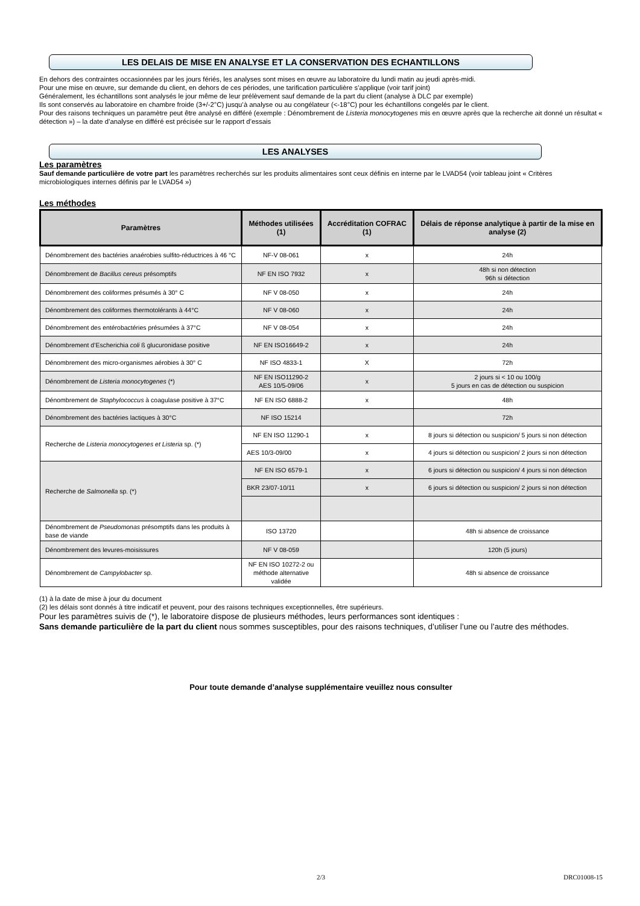LES DELAIS DE MISE EN ANALYSE ET LA CONSERVATION DES ECHANTILLONS
En dehors des contraintes occasionnées par les jours fériés, les analyses sont mises en œuvre au laboratoire du lundi matin au jeudi après-midi.
Pour une mise en œuvre, sur demande du client, en dehors de ces périodes, une tarification particulière s’applique (voir tarif joint)
Généralement, les échantillons sont analysés le jour même de leur prélèvement sauf demande de la part du client (analyse à DLC par exemple)
Ils sont conservés au laboratoire en chambre froide (3+/-2°C) jusqu’à analyse ou au congélateur (<-18°C) pour les échantillons congelés par le client.
Pour des raisons techniques un paramètre peut être analysé en différé (exemple : Dénombrement de Listeria monocytogenes mis en œuvre après que la recherche ait donné un résultat « détection ») – la date d’analyse en différé est précisée sur le rapport d’essais
LES ANALYSES
Les paramètres
Sauf demande particulière de votre part les paramètres recherchés sur les produits alimentaires sont ceux définis en interne par le LVAD54 (voir tableau joint « Critères microbiologiques internes définis par le LVAD54 »)
Les méthodes
| Paramètres | Méthodes utilisées (1) | Accréditation COFRAC (1) | Délais de réponse analytique à partir de la mise en analyse (2) |
| --- | --- | --- | --- |
| Dénombrement des bactéries anaérobies sulfito-réductrices à 46 °C | NF-V 08-061 | x | 24h |
| Dénombrement de Bacillus cereus présomptifs | NF EN ISO 7932 | x | 48h si non détection 96h si détection |
| Dénombrement des coliformes présumés à 30° C | NF V 08-050 | x | 24h |
| Dénombrement des coliformes thermotolérants à 44°C | NF V 08-060 | x | 24h |
| Dénombrement des entérobactéries présumées à 37°C | NF V 08-054 | x | 24h |
| Dénombrement d’Escherichia coli ß glucuronidase positive | NF EN ISO16649-2 | x | 24h |
| Dénombrement des micro-organismes aérobies à 30° C | NF ISO 4833-1 | X | 72h |
| Dénombrement de Listeria monocytogenes (*) | NF EN ISO11290-2 AES 10/5-09/06 | x | 2 jours si < 10 ou 100/g 5 jours en cas de détection ou suspicion |
| Dénombrement de Staphylococcus à coagulase positive à 37°C | NF EN ISO 6888-2 | x | 48h |
| Dénombrement des bactéries lactiques à 30°C | NF ISO 15214 | | 72h |
| Recherche de Listeria monocytogenes et Listeria sp. (*) | NF EN ISO 11290-1 | x | 8 jours si détection ou suspicion/ 5 jours si non détection |
| | AES 10/3-09/00 | x | 4 jours si détection ou suspicion/ 2 jours si non détection |
| Recherche de Salmonella sp. (*) | NF EN ISO 6579-1 | x | 6 jours si détection ou suspicion/ 4 jours si non détection |
| | BKR 23/07-10/11 | x | 6 jours si détection ou suspicion/ 2 jours si non détection |
| Dénombrement de Pseudomonas présomptifs dans les produits à base de viande | ISO 13720 | | 48h si absence de croissance |
| Dénombrement des levures-moisissures | NF V 08-059 | | 120h (5 jours) |
| Dénombrement de Campylobacter sp. | NF EN ISO 10272-2 ou méthode alternative validée | | 48h si absence de croissance |
(1) à la date de mise à jour du document
(2) les délais sont donnés à titre indicatif et peuvent, pour des raisons techniques exceptionnelles, être supérieurs.
Pour les paramètres suivis de (*), le laboratoire dispose de plusieurs méthodes, leurs performances sont identiques :
Sans demande particulière de la part du client nous sommes susceptibles, pour des raisons techniques, d’utiliser l’une ou l’autre des méthodes.
Pour toute demande d’analyse supplémentaire veuillez nous consulter
2/3 DRC01008-15